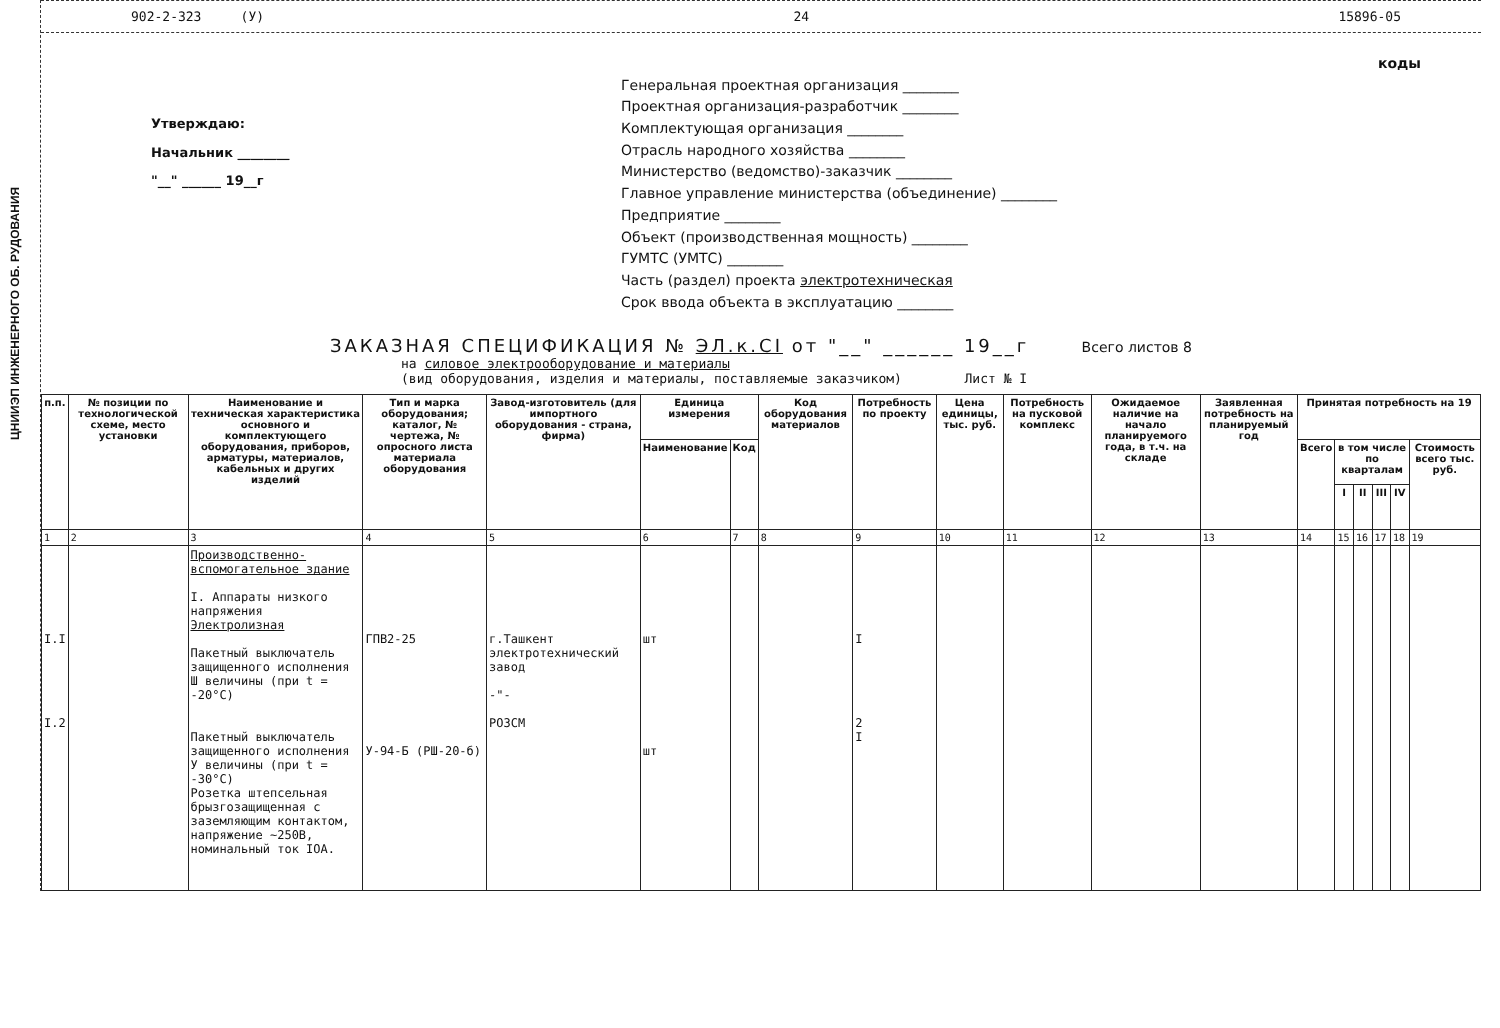ЦНИИЭП ИНЖЕНЕРНОГО ОБ. РУДОВАНИЯ
902-2-323 (У) 24 15896-05
Утверждаю:
Начальник ________
"__" ______ 19__г
коды
Генеральная проектная организация ________
Проектная организация-разработчик ________
Комплектующая организация ________
Отрасль народного хозяйства ________
Министерство (ведомство)-заказчик ________
Главное управление министерства (объединение) ________
Предприятие ________
Объект (производственная мощность) ________
ГУМТС (УМТС) ________
Часть (раздел) проекта электротехническая
Срок ввода объекта в эксплуатацию ________
ЗАКАЗНАЯ СПЕЦИФИКАЦИЯ № ЭЛ.к.СI от "__" ______ 19__г Всего листов 8
на силовое электрооборудование и материалы
(вид оборудования, изделия и материалы, поставляемые заказчиком) Лист № I
| п.п. | № позиции по технологической схеме, место установки | Наименование и техническая характеристика основного и комплектующего оборудования, приборов, арматуры, материалов, кабельных и других изделий | Тип и марка оборудования; каталог, № чертежа, № опросного листа материала оборудования | Завод-изготовитель (для импортного оборудования - страна, фирма) | Единица измерения | | Код оборудования материалов | Потребность по проекту | Цена единицы, тыс. руб. | Потребность на пусковой комплекс | Ожидаемое наличие на начало планируемого года, в т.ч. на складе | Заявленная потребность на планируемый год | Принятая потребность на 19 | | | | | |
| --- | --- | --- | --- | --- | --- | --- | --- | --- | --- | --- | --- | --- | --- | --- | --- | --- | --- | --- |
| | | | | | Наименование | Код | | | | | | | Всего | в том числе по кварталам | | | | Стоимость всего тыс. руб. |
| | | | | | | | | | | | | | | I | II | III | IV | |
| 1 | 2 | 3 | 4 | 5 | 6 | 7 | 8 | 9 | 10 | 11 | 12 | 13 | 14 | 15 | 16 | 17 | 18 | 19 |
| I.I I.2 | | Производственно-вспомогательное здание I. Аппараты низкого напряжения Электролизная Пакетный выключатель защищенного исполнения Ш величины (при t = -20°С) Пакетный выключатель защищенного исполнения У величины (при t = -30°С) Розетка штепсельная брызгозащищенная с заземляющим контактом, напряжение ~250В, номинальный ток IOA. | ГПВ2-25 У-94-Б (РШ-20-б) | г.Ташкент электротехнический завод -"- РОЗСМ | шт шт | | | I 2 I | | | | | | | | | | |